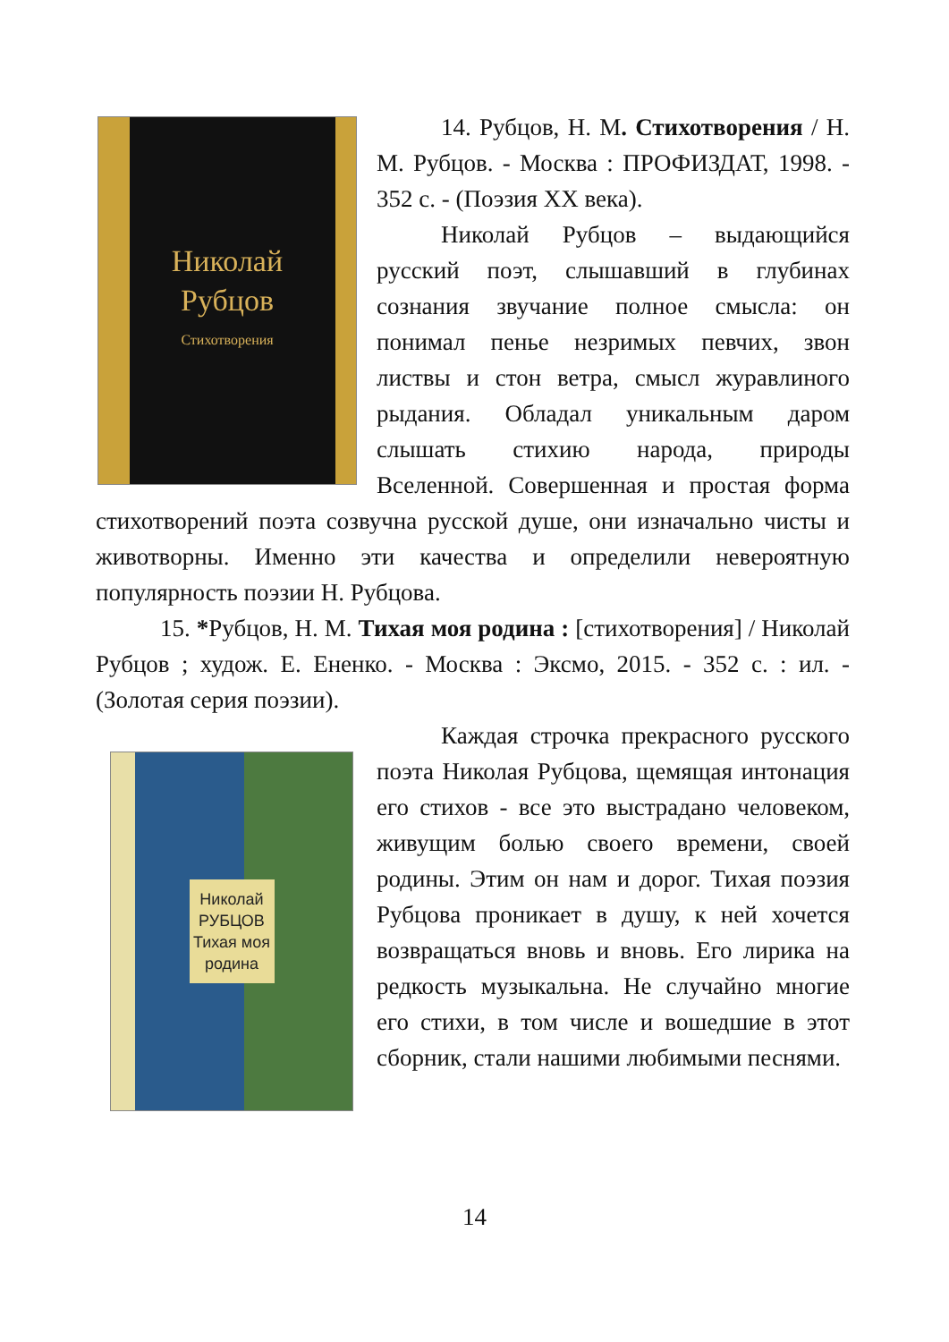Николай
Рубцов
Стихотворения
14. Рубцов, Н. М. Стихотворения / Н. М. Рубцов. - Москва : ПРОФИЗДАТ, 1998. - 352 с. - (Поэзия XX века).
Николай Рубцов – выдающийся русский поэт, слышавший в глубинах сознания звучание полное смысла: он понимал пенье незримых певчих, звон листвы и стон ветра, смысл журавлиного рыдания. Обладал уникальным даром слышать стихию народа, природы Вселенной. Совершенная и простая форма стихотворений поэта созвучна русской душе, они изначально чисты и животворны. Именно эти качества и определили невероятную популярность поэзии Н. Рубцова.
15. *Рубцов, Н. М. Тихая моя родина : [стихотворения] / Николай Рубцов ; худож. Е. Ененко. - Москва : Эксмо, 2015. - 352 с. : ил. - (Золотая серия поэзии).
Николай
РУБЦОВ
Тихая моя родина
Каждая строчка прекрасного русского поэта Николая Рубцова, щемящая интонация его стихов - все это выстрадано человеком, живущим болью своего времени, своей родины. Этим он нам и дорог. Тихая поэзия Рубцова проникает в душу, к ней хочется возвращаться вновь и вновь. Его лирика на редкость музыкальна. Не случайно многие его стихи, в том числе и вошедшие в этот сборник, стали нашими любимыми песнями.
14